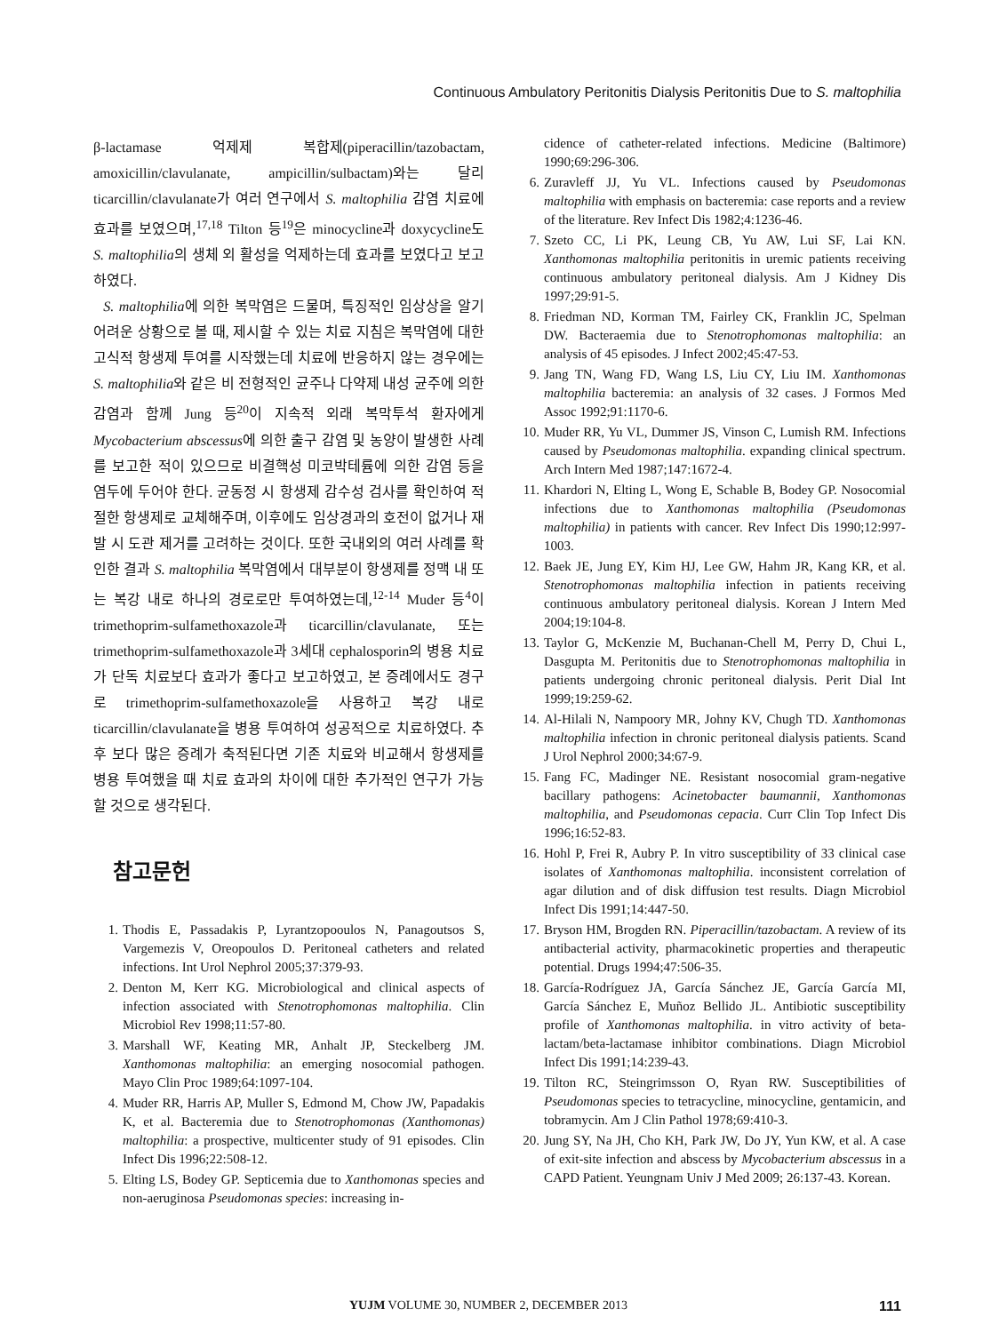Continuous Ambulatory Peritonitis Dialysis Peritonitis Due to S. maltophilia
β-lactamase 억제제 복합제(piperacillin/tazobactam, amoxicillin/clavulanate, ampicillin/sulbactam)와는 달리 ticarcillin/clavulanate가 여러 연구에서 S. maltophilia 감염 치료에 효과를 보였으며,<sup>17,18</sup> Tilton 등<sup>19</sup>은 minocycline과 doxycycline도 S. maltophilia의 생체 외 활성을 억제하는데 효과를 보였다고 보고하였다.
S. maltophilia에 의한 복막염은 드물며, 특징적인 임상상을 알기 어려운 상황으로 볼 때, 제시할 수 있는 치료 지침은 복막염에 대한 고식적 항생제 투여를 시작했는데 치료에 반응하지 않는 경우에는 S. maltophilia와 같은 비 전형적인 균주나 다약제 내성 균주에 의한 감염과 함께 Jung 등<sup>20</sup>이 지속적 외래 복막투석 환자에게 Mycobacterium abscessus에 의한 출구 감염 및 농양이 발생한 사례를 보고한 적이 있으므로 비결핵성 미코박테륨에 의한 감염 등을 염두에 두어야 한다. 균동정 시 항생제 감수성 검사를 확인하여 적절한 항생제로 교체해주며, 이후에도 임상경과의 호전이 없거나 재발 시 도관 제거를 고려하는 것이다. 또한 국내외의 여러 사례를 확인한 결과 S. maltophilia 복막염에서 대부분이 항생제를 정맥 내 또는 복강 내로 하나의 경로로만 투여하였는데,<sup>12-14</sup> Muder 등<sup>4</sup>이 trimethoprim-sulfamethoxazole과 ticarcillin/clavulanate, 또는 trimethoprim-sulfamethoxazole과 3세대 cephalosporin의 병용 치료가 단독 치료보다 효과가 좋다고 보고하였고, 본 증례에서도 경구로 trimethoprim-sulfamethoxazole을 사용하고 복강 내로 ticarcillin/clavulanate을 병용 투여하여 성공적으로 치료하였다. 추후 보다 많은 증례가 축적된다면 기존 치료와 비교해서 항생제를 병용 투여했을 때 치료 효과의 차이에 대한 추가적인 연구가 가능할 것으로 생각된다.
참고문헌
1. Thodis E, Passadakis P, Lyrantzopooulos N, Panagoutsos S, Vargemezis V, Oreopoulos D. Peritoneal catheters and related infections. Int Urol Nephrol 2005;37:379-93.
2. Denton M, Kerr KG. Microbiological and clinical aspects of infection associated with Stenotrophomonas maltophilia. Clin Microbiol Rev 1998;11:57-80.
3. Marshall WF, Keating MR, Anhalt JP, Steckelberg JM. Xanthomonas maltophilia: an emerging nosocomial pathogen. Mayo Clin Proc 1989;64:1097-104.
4. Muder RR, Harris AP, Muller S, Edmond M, Chow JW, Papadakis K, et al. Bacteremia due to Stenotrophomonas (Xanthomonas) maltophilia: a prospective, multicenter study of 91 episodes. Clin Infect Dis 1996;22:508-12.
5. Elting LS, Bodey GP. Septicemia due to Xanthomonas species and non-aeruginosa Pseudomonas species: increasing in-
cidence of catheter-related infections. Medicine (Baltimore) 1990;69:296-306.
6. Zuravleff JJ, Yu VL. Infections caused by Pseudomonas maltophilia with emphasis on bacteremia: case reports and a review of the literature. Rev Infect Dis 1982;4:1236-46.
7. Szeto CC, Li PK, Leung CB, Yu AW, Lui SF, Lai KN. Xanthomonas maltophilia peritonitis in uremic patients receiving continuous ambulatory peritoneal dialysis. Am J Kidney Dis 1997;29:91-5.
8. Friedman ND, Korman TM, Fairley CK, Franklin JC, Spelman DW. Bacteraemia due to Stenotrophomonas maltophilia: an analysis of 45 episodes. J Infect 2002;45:47-53.
9. Jang TN, Wang FD, Wang LS, Liu CY, Liu IM. Xanthomonas maltophilia bacteremia: an analysis of 32 cases. J Formos Med Assoc 1992;91:1170-6.
10. Muder RR, Yu VL, Dummer JS, Vinson C, Lumish RM. Infections caused by Pseudomonas maltophilia. expanding clinical spectrum. Arch Intern Med 1987;147:1672-4.
11. Khardori N, Elting L, Wong E, Schable B, Bodey GP. Nosocomial infections due to Xanthomonas maltophilia (Pseudomonas maltophilia) in patients with cancer. Rev Infect Dis 1990;12:997-1003.
12. Baek JE, Jung EY, Kim HJ, Lee GW, Hahm JR, Kang KR, et al. Stenotrophomonas maltophilia infection in patients receiving continuous ambulatory peritoneal dialysis. Korean J Intern Med 2004;19:104-8.
13. Taylor G, McKenzie M, Buchanan-Chell M, Perry D, Chui L, Dasgupta M. Peritonitis due to Stenotrophomonas maltophilia in patients undergoing chronic peritoneal dialysis. Perit Dial Int 1999;19:259-62.
14. Al-Hilali N, Nampoory MR, Johny KV, Chugh TD. Xanthomonas maltophilia infection in chronic peritoneal dialysis patients. Scand J Urol Nephrol 2000;34:67-9.
15. Fang FC, Madinger NE. Resistant nosocomial gram-negative bacillary pathogens: Acinetobacter baumannii, Xanthomonas maltophilia, and Pseudomonas cepacia. Curr Clin Top Infect Dis 1996;16:52-83.
16. Hohl P, Frei R, Aubry P. In vitro susceptibility of 33 clinical case isolates of Xanthomonas maltophilia. inconsistent correlation of agar dilution and of disk diffusion test results. Diagn Microbiol Infect Dis 1991;14:447-50.
17. Bryson HM, Brogden RN. Piperacillin/tazobactam. A review of its antibacterial activity, pharmacokinetic properties and therapeutic potential. Drugs 1994;47:506-35.
18. García-Rodríguez JA, García Sánchez JE, García García MI, García Sánchez E, Muñoz Bellido JL. Antibiotic susceptibility profile of Xanthomonas maltophilia. in vitro activity of beta-lactam/beta-lactamase inhibitor combinations. Diagn Microbiol Infect Dis 1991;14:239-43.
19. Tilton RC, Steingrimsson O, Ryan RW. Susceptibilities of Pseudomonas species to tetracycline, minocycline, gentamicin, and tobramycin. Am J Clin Pathol 1978;69:410-3.
20. Jung SY, Na JH, Cho KH, Park JW, Do JY, Yun KW, et al. A case of exit-site infection and abscess by Mycobacterium abscessus in a CAPD Patient. Yeungnam Univ J Med 2009; 26:137-43. Korean.
YUJM VOLUME 30, NUMBER 2, DECEMBER 2013 111